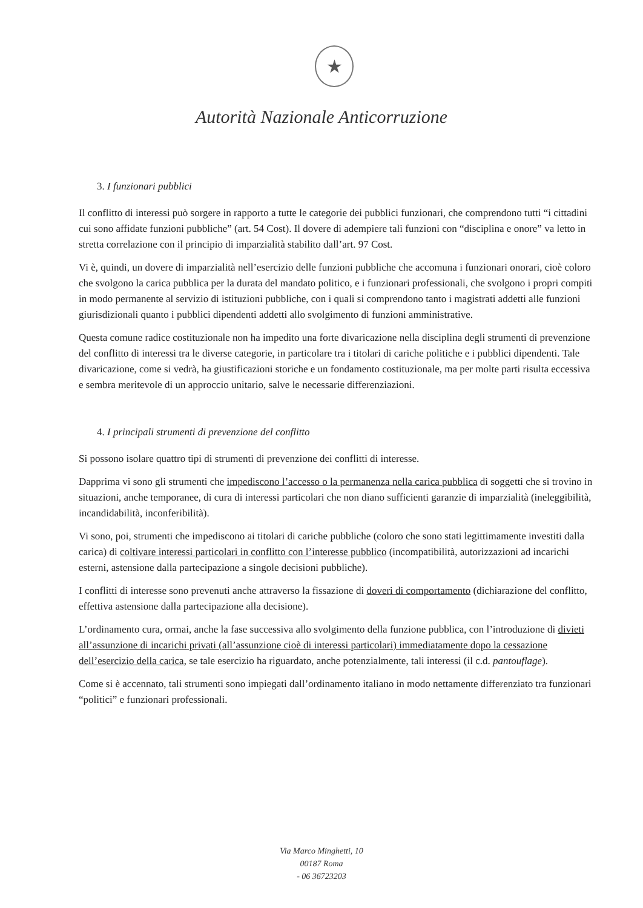★
Autorità Nazionale Anticorruzione
3. I funzionari pubblici
Il conflitto di interessi può sorgere in rapporto a tutte le categorie dei pubblici funzionari, che comprendono tutti “i cittadini cui sono affidate funzioni pubbliche” (art. 54 Cost). Il dovere di adempiere tali funzioni con “disciplina e onore” va letto in stretta correlazione con il principio di imparzialità stabilito dall’art. 97 Cost.
Vi è, quindi, un dovere di imparzialità nell’esercizio delle funzioni pubbliche che accomuna i funzionari onorari, cioè coloro che svolgono la carica pubblica per la durata del mandato politico, e i funzionari professionali, che svolgono i propri compiti in modo permanente al servizio di istituzioni pubbliche, con i quali si comprendono tanto i magistrati addetti alle funzioni giurisdizionali quanto i pubblici dipendenti addetti allo svolgimento di funzioni amministrative.
Questa comune radice costituzionale non ha impedito una forte divaricazione nella disciplina degli strumenti di prevenzione del conflitto di interessi tra le diverse categorie, in particolare tra i titolari di cariche politiche e i pubblici dipendenti. Tale divaricazione, come si vedrà, ha giustificazioni storiche e un fondamento costituzionale, ma per molte parti risulta eccessiva e sembra meritevole di un approccio unitario, salve le necessarie differenziazioni.
4. I principali strumenti di prevenzione del conflitto
Si possono isolare quattro tipi di strumenti di prevenzione dei conflitti di interesse.
Dapprima vi sono gli strumenti che impediscono l’accesso o la permanenza nella carica pubblica di soggetti che si trovino in situazioni, anche temporanee, di cura di interessi particolari che non diano sufficienti garanzie di imparzialità (ineleggibilità, incandidabilità, inconferibilità).
Vi sono, poi, strumenti che impediscono ai titolari di cariche pubbliche (coloro che sono stati legittimamente investiti dalla carica) di coltivare interessi particolari in conflitto con l’interesse pubblico (incompatibilità, autorizzazioni ad incarichi esterni, astensione dalla partecipazione a singole decisioni pubbliche).
I conflitti di interesse sono prevenuti anche attraverso la fissazione di doveri di comportamento (dichiarazione del conflitto, effettiva astensione dalla partecipazione alla decisione).
L’ordinamento cura, ormai, anche la fase successiva allo svolgimento della funzione pubblica, con l’introduzione di divieti all’assunzione di incarichi privati (all’assunzione cioè di interessi particolari) immediatamente dopo la cessazione dell’esercizio della carica, se tale esercizio ha riguardato, anche potenzialmente, tali interessi (il c.d. pantouflage).
Come si è accennato, tali strumenti sono impiegati dall’ordinamento italiano in modo nettamente differenziato tra funzionari “politici” e funzionari professionali.
Via Marco Minghetti, 10
00187 Roma
- 06 36723203